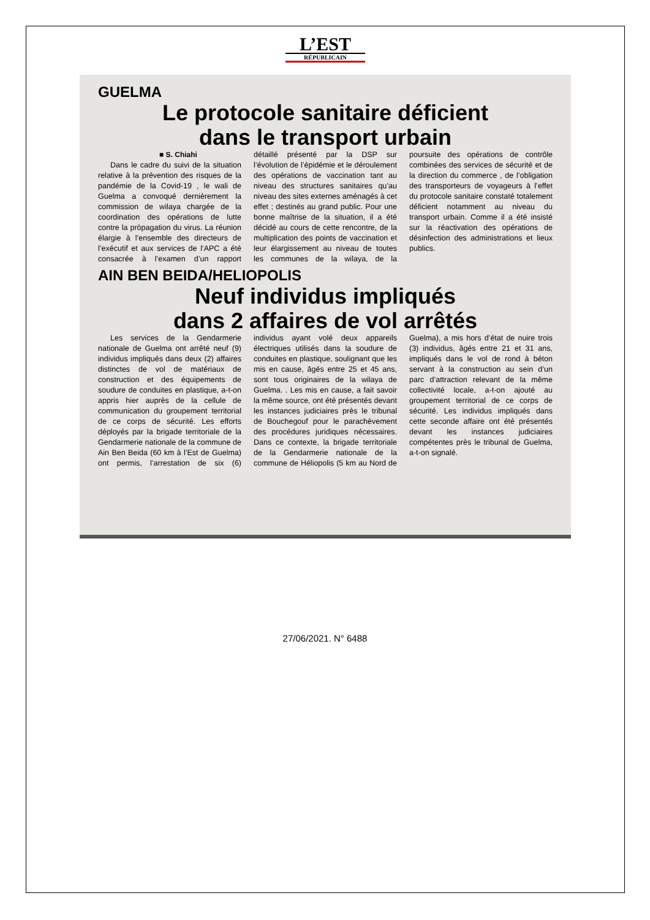L’EST
RÉPUBLICAIN
GUELMA
Le protocole sanitaire déficient
dans le transport urbain
■ S. Chiahi
Dans le cadre du suivi de la situation relative à la prévention des risques de la pandémie de la Covid-19 , le wali de Guelma a convoqué dernièrement la commission de wilaya chargée de la coordination des opérations de lutte contre la pròpagation du virus. La réunion élargie à l’ensemble des directeurs de l’exécutif et aux services de l’APC a été consacrée à l’examen d’un rapport détaillé présenté par la DSP sur l’évolution de l’épidémie et le déroulement des opérations de vaccination tant au niveau des structures sanitaires qu’au niveau des sites externes aménagés à cet effet ; destinés au grand public. Pour une bonne maîtrise de la situation, il a été décidé au cours de cette rencontre, de la multiplication des points de vaccination et leur élargissement au niveau de toutes les communes de la wilaya, de la poursuite des opérations de contrôle combinées des services de sécurité et de la direction du commerce , de l’obligation des transporteurs de voyageurs à l’effet du protocole sanitaire constaté totalement déficient notamment au niveau du transport urbain. Comme il a été insisté sur la réactivation des opérations de désinfection des administrations et lieux publics.
AIN BEN BEIDA/HELIOPOLIS
Neuf individus impliqués
dans 2 affaires de vol arrêtés
Les services de la Gendarmerie nationale de Guelma ont arrêté neuf (9) individus impliqués dans deux (2) affaires distinctes de vol de matériaux de construction et des équipements de soudure de conduites en plastique, a-t-on appris hier auprès de la cellule de communication du groupement territorial de ce corps de sécurité. Les efforts déployés par la brigade territoriale de la Gendarmerie nationale de la commune de Ain Ben Beida (60 km à l’Est de Guelma) ont permis, l’arrestation de six (6) individus ayant volé deux appareils électriques utilisés dans la soudure de conduites en plastique, soulignant que les mis en cause, âgés entre 25 et 45 ans, sont tous originaires de la wilaya de Guelma. . Les mis en cause, a fait savoir la même source, ont été présentés devant les instances judiciaires près le tribunal de Bouchegouf pour le parachèvement des procédures juridiques nécessaires. Dans ce contexte, la brigade territoriale de la Gendarmerie nationale de la commune de Héliopolis (5 km au Nord de Guelma), a mis hors d’état de nuire trois (3) individus, âgés entre 21 et 31 ans, impliqués dans le vol de rond à béton servant à la construction au sein d’un parc d’attraction relevant de la même collectivité locale, a-t-on ajouté au groupement territorial de ce corps de sécurité. Les individus impliqués dans cette seconde affaire ont été présentés devant les instances judiciaires compétentes près le tribunal de Guelma, a-t-on signalé.
27/06/2021. N° 6488